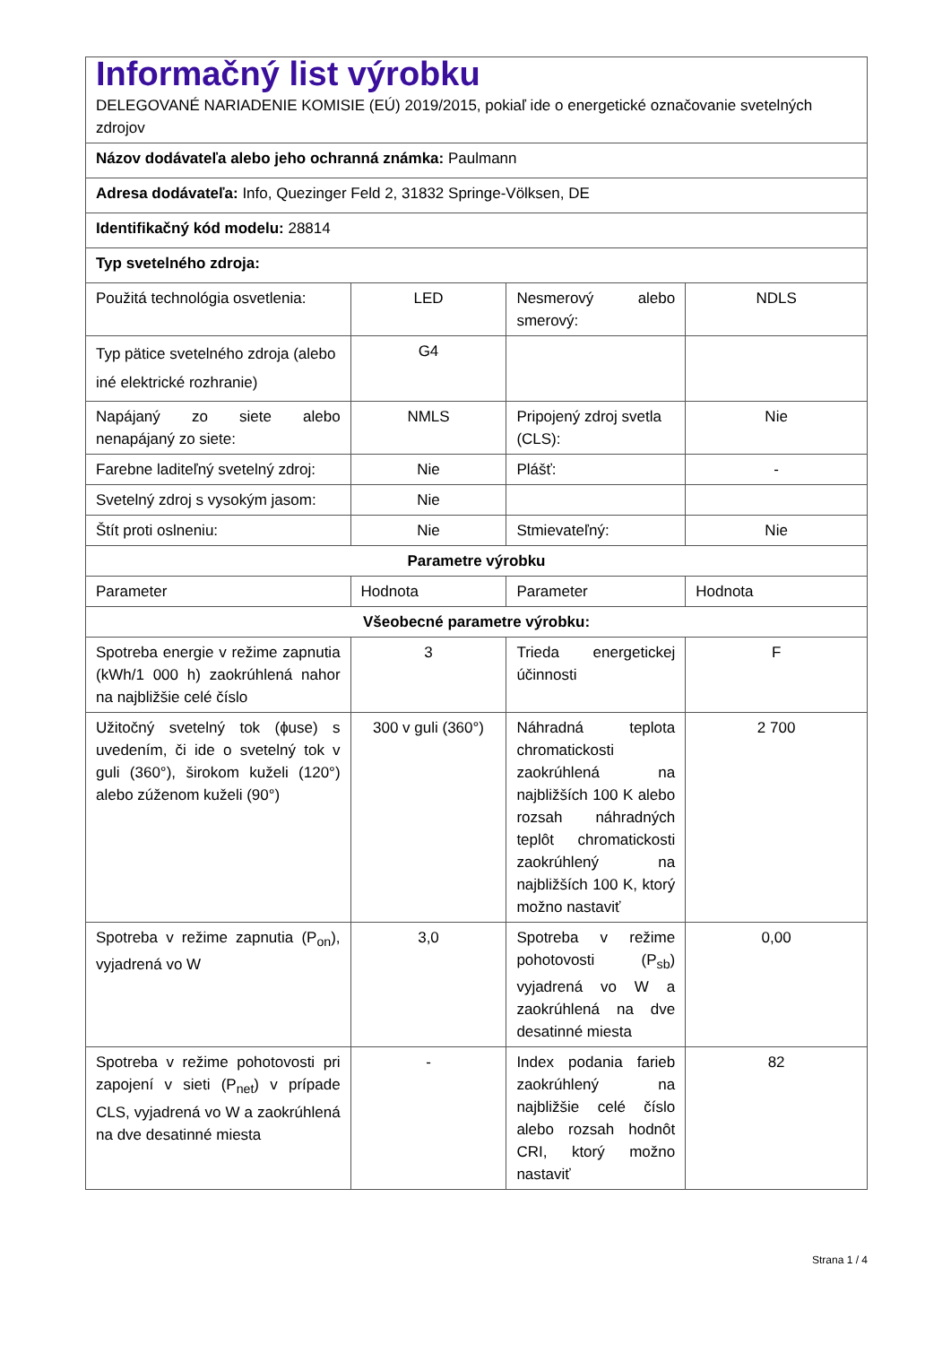| Informačný list výrobku DELEGOVANÉ NARIADENIE KOMISIE (EÚ) 2019/2015, pokiaľ ide o energetické označovanie svetelných zdrojov | | | |
| Názov dodávateľa alebo jeho ochranná známka: Paulmann | | | |
| Adresa dodávateľa: Info, Quezinger Feld 2, 31832 Springe-Völksen, DE | | | |
| Identifikačný kód modelu: 28814 | | | |
| Typ svetelného zdroja: | | | |
| Použitá technológia osvetlenia: | LED | Nesmerový alebo smerový: | NDLS |
| Typ pätice svetelného zdroja (alebo iné elektrické rozhranie) | G4 | | |
| Napájaný zo siete alebo nenapájaný zo siete: | NMLS | Pripojený zdroj svetla (CLS): | Nie |
| Farebne laditeľný svetelný zdroj: | Nie | Plášť: | - |
| Svetelný zdroj s vysokým jasom: | Nie | | |
| Štít proti oslneniu: | Nie | Stmievateľný: | Nie |
| Parametre výrobku | | | |
| Parameter | Hodnota | Parameter | Hodnota |
| Všeobecné parametre výrobku: | | | |
| Spotreba energie v režime zapnutia (kWh/1 000 h) zaokrúhlená nahor na najbližšie celé číslo | 3 | Trieda energetickej účinnosti | F |
| Užitočný svetelný tok (ɸuse) s uvedením, či ide o svetelný tok v guli (360°), širokom kuželi (120°) alebo zúženom kuželi (90°) | 300 v guli (360°) | Náhradná teplota chromatickosti zaokrúhlená na najbližších 100 K alebo rozsah náhradných teplôt chromatickosti zaokrúhlený na najbližších 100 K, ktorý možno nastaviť | 2 700 |
| Spotreba v režime zapnutia (P<sub>on</sub>), vyjadrená vo W | 3,0 | Spotreba v režime pohotovosti (P<sub>sb</sub>) vyjadrená vo W a zaokrúhlená na dve desatinné miesta | 0,00 |
| Spotreba v režime pohotovosti pri zapojení v sieti (P<sub>net</sub>) v prípade CLS, vyjadrená vo W a zaokrúhlená na dve desatinné miesta | - | Index podania farieb zaokrúhlený na najbližšie celé číslo alebo rozsah hodnôt CRI, ktorý možno nastaviť | 82 |
Strana 1 / 4